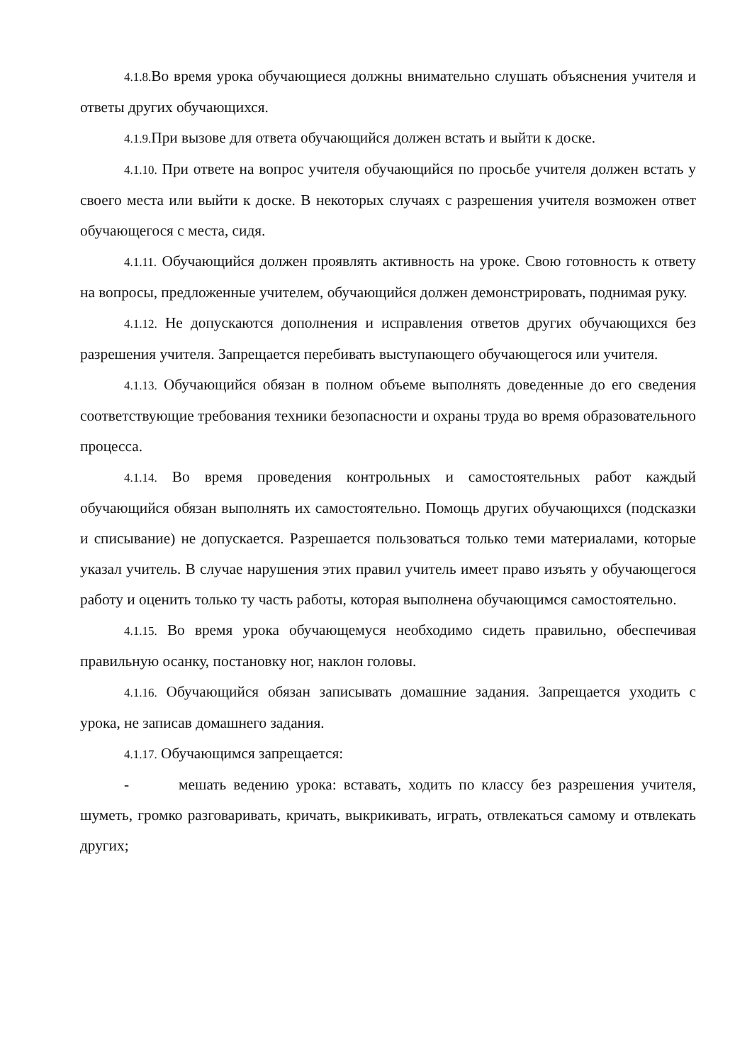4.1.8. Во время урока обучающиеся должны внимательно слушать объяснения учителя и ответы других обучающихся.
4.1.9. При вызове для ответа обучающийся должен встать и выйти к доске.
4.1.10. При ответе на вопрос учителя обучающийся по просьбе учителя должен встать у своего места или выйти к доске. В некоторых случаях с разрешения учителя возможен ответ обучающегося с места, сидя.
4.1.11. Обучающийся должен проявлять активность на уроке. Свою готовность к ответу на вопросы, предложенные учителем, обучающийся должен демонстрировать, поднимая руку.
4.1.12. Не допускаются дополнения и исправления ответов других обучающихся без разрешения учителя. Запрещается перебивать выступающего обучающегося или учителя.
4.1.13. Обучающийся обязан в полном объеме выполнять доведенные до его сведения соответствующие требования техники безопасности и охраны труда во время образовательного процесса.
4.1.14. Во время проведения контрольных и самостоятельных работ каждый обучающийся обязан выполнять их самостоятельно. Помощь других обучающихся (подсказки и списывание) не допускается. Разрешается пользоваться только теми материалами, которые указал учитель. В случае нарушения этих правил учитель имеет право изъять у обучающегося работу и оценить только ту часть работы, которая выполнена обучающимся самостоятельно.
4.1.15. Во время урока обучающемуся необходимо сидеть правильно, обеспечивая правильную осанку, постановку ног, наклон головы.
4.1.16. Обучающийся обязан записывать домашние задания. Запрещается уходить с урока, не записав домашнего задания.
4.1.17. Обучающимся запрещается:
- мешать ведению урока: вставать, ходить по классу без разрешения учителя, шуметь, громко разговаривать, кричать, выкрикивать, играть, отвлекаться самому и отвлекать других;